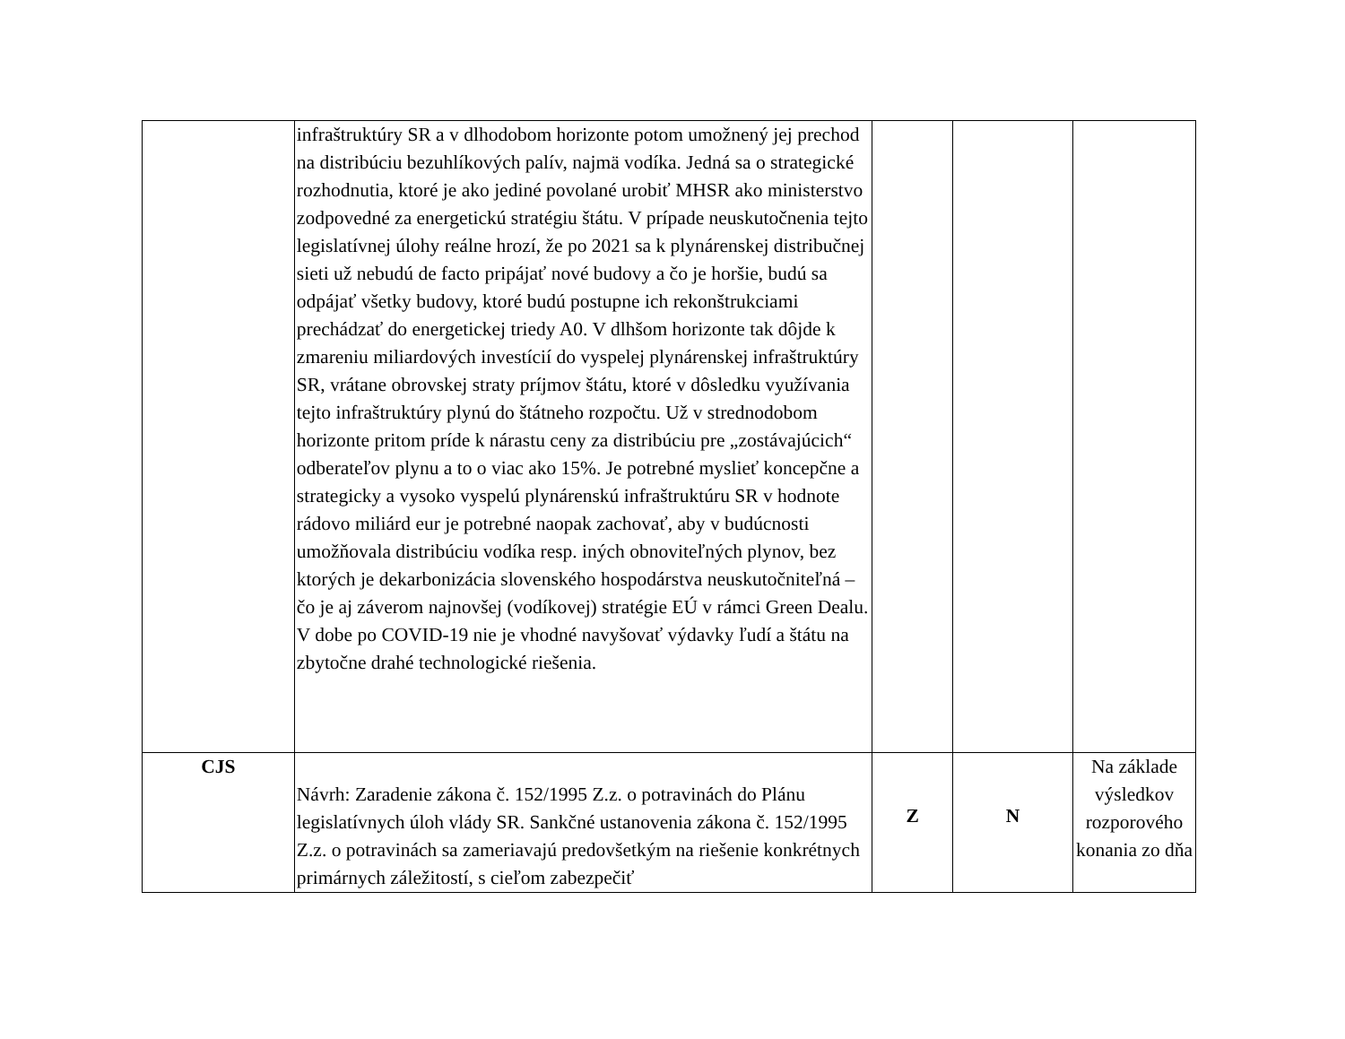| | infraštruktúry SR a v dlhodobom horizonte potom umožnený jej prechod na distribúciu bezuhlíkových palív, najmä vodíka. Jedná sa o strategické rozhodnutia, ktoré je ako jediné povolané urobiť MHSR ako ministerstvo zodpovedné za energetickú stratégiu štátu. V prípade neuskutočnenia tejto legislatívnej úlohy reálne hrozí, že po 2021 sa k plynárenskej distribučnej sieti už nebudú de facto pripájať nové budovy a čo je horšie, budú sa odpájať všetky budovy, ktoré budú postupne ich rekonštrukciami prechádzať do energetickej triedy A0. V dlhšom horizonte tak dôjde k zmareniu miliardových investícií do vyspelej plynárenskej infraštruktúry SR, vrátane obrovskej straty príjmov štátu, ktoré v dôsledku využívania tejto infraštruktúry plynú do štátneho rozpočtu. Už v strednodobom horizonte pritom príde k nárastu ceny za distribúciu pre „zostávajúcich“ odberateľov plynu a to o viac ako 15%. Je potrebné myslieť koncepčne a strategicky a vysoko vyspelú plynárenskú infraštruktúru SR v hodnote rádovo miliárd eur je potrebné naopak zachovať, aby v budúcnosti umožňovala distribúciu vodíka resp. iných obnoviteľných plynov, bez ktorých je dekarbonizácia slovenského hospodárstva neuskutočniteľná – čo je aj záverom najnovšej (vodíkovej) stratégie EÚ v rámci Green Dealu. V dobe po COVID-19 nie je vhodné navyšovať výdavky ľudí a štátu na zbytočne drahé technologické riešenia. | | | |
| CJS | Návrh: Zaradenie zákona č. 152/1995 Z.z. o potravinách do Plánu legislatívnych úloh vlády SR. Sankčné ustanovenia zákona č. 152/1995 Z.z. o potravinách sa zameriavajú predovšetkým na riešenie konkrétnych primárnych záležitostí, s cieľom zabezpečiť | Z | N | Na základe výsledkov rozporového konania zo dňa |